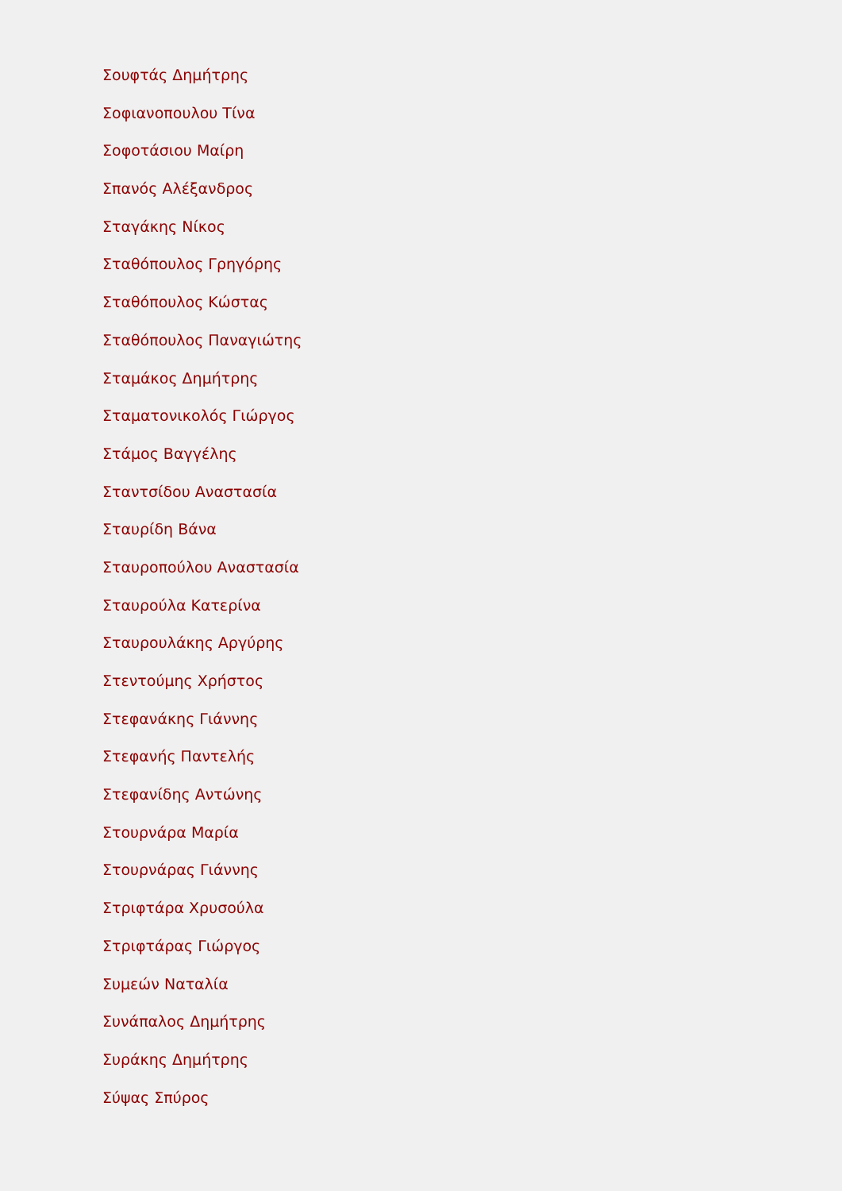Σουφτάς Δημήτρης
Σοφιανοπουλου Τίνα
Σοφοτάσιου Μαίρη
Σπανός Αλέξανδρος
Σταγάκης Νίκος
Σταθόπουλος Γρηγόρης
Σταθόπουλος Κώστας
Σταθόπουλος Παναγιώτης
Σταμάκος Δημήτρης
Σταματονικολός Γιώργος
Στάμος Βαγγέλης
Σταντσίδου Αναστασία
Σταυρίδη Βάνα
Σταυροπούλου Αναστασία
Σταυρούλα Κατερίνα
Σταυρουλάκης Αργύρης
Στεντούμης Χρήστος
Στεφανάκης Γιάννης
Στεφανής Παντελής
Στεφανίδης Αντώνης
Στουρνάρα Μαρία
Στουρνάρας Γιάννης
Στριφτάρα Χρυσούλα
Στριφτάρας Γιώργος
Συμεών Ναταλία
Συνάπαλος Δημήτρης
Συράκης Δημήτρης
Σύψας Σπύρος